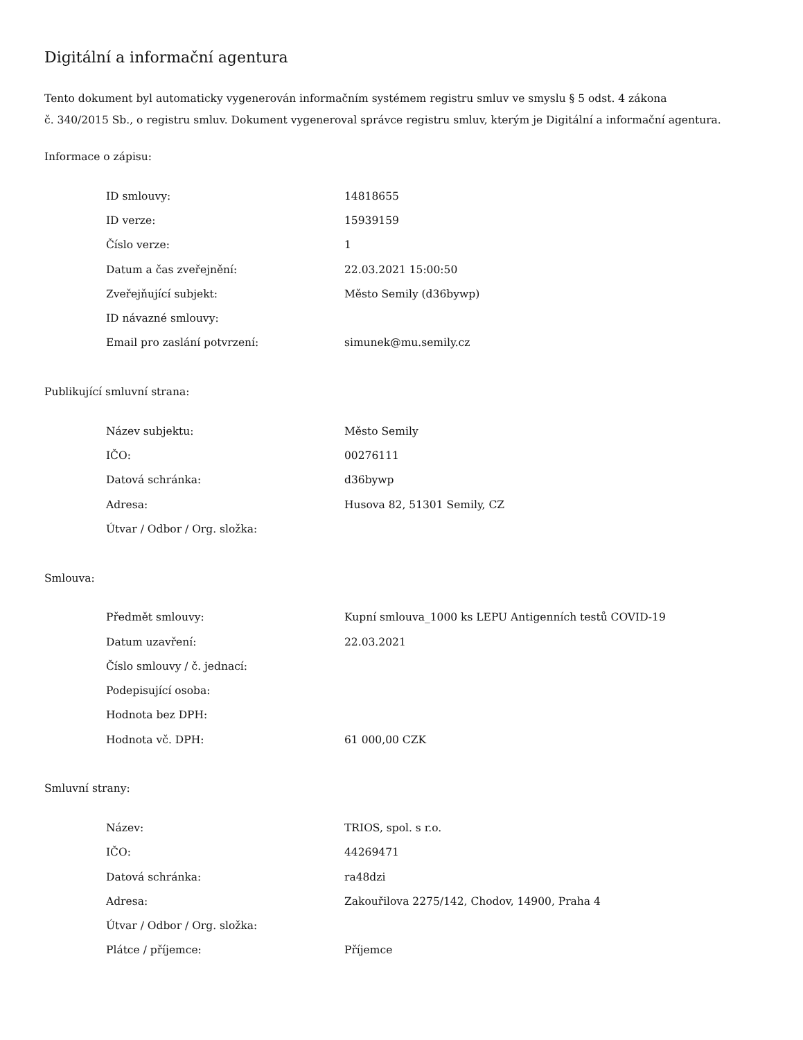Digitální a informační agentura
Tento dokument byl automaticky vygenerován informačním systémem registru smluv ve smyslu § 5 odst. 4 zákona
č. 340/2015 Sb., o registru smluv. Dokument vygeneroval správce registru smluv, kterým je Digitální a informační agentura.
Informace o zápisu:
| ID smlouvy: | 14818655 |
| ID verze: | 15939159 |
| Číslo verze: | 1 |
| Datum a čas zveřejnění: | 22.03.2021 15:00:50 |
| Zveřejňující subjekt: | Město Semily (d36bywp) |
| ID návazné smlouvy: | |
| Email pro zaslání potvrzení: | simunek@mu.semily.cz |
Publikující smluvní strana:
| Název subjektu: | Město Semily |
| IČO: | 00276111 |
| Datová schránka: | d36bywp |
| Adresa: | Husova 82, 51301 Semily, CZ |
| Útvar / Odbor / Org. složka: | |
Smlouva:
| Předmět smlouvy: | Kupní smlouva_1000 ks LEPU Antigenních testů COVID-19 |
| Datum uzavření: | 22.03.2021 |
| Číslo smlouvy / č. jednací: | |
| Podepisující osoba: | |
| Hodnota bez DPH: | |
| Hodnota vč. DPH: | 61 000,00 CZK |
Smluvní strany:
| Název: | TRIOS, spol. s r.o. |
| IČO: | 44269471 |
| Datová schránka: | ra48dzi |
| Adresa: | Zakouřilova 2275/142, Chodov, 14900, Praha 4 |
| Útvar / Odbor / Org. složka: | |
| Plátce / příjemce: | Příjemce |